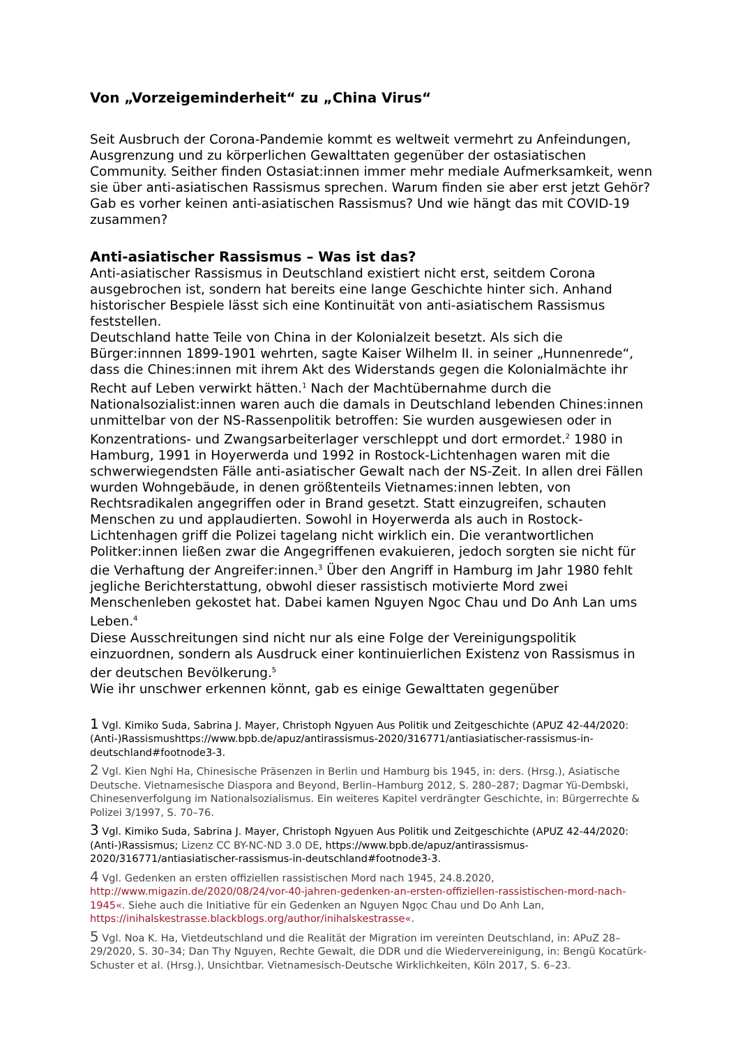Von „Vorzeigeminderheit“ zu „China Virus“
Seit Ausbruch der Corona-Pandemie kommt es weltweit vermehrt zu Anfeindungen, Ausgrenzung und zu körperlichen Gewalttaten gegenüber der ostasiatischen Community. Seither finden Ostasiat:innen immer mehr mediale Aufmerksamkeit, wenn sie über anti-asiatischen Rassismus sprechen. Warum finden sie aber erst jetzt Gehör? Gab es vorher keinen anti-asiatischen Rassismus? Und wie hängt das mit COVID-19 zusammen?
Anti-asiatischer Rassismus – Was ist das?
Anti-asiatischer Rassismus in Deutschland existiert nicht erst, seitdem Corona ausgebrochen ist, sondern hat bereits eine lange Geschichte hinter sich. Anhand historischer Bespiele lässt sich eine Kontinuität von anti-asiatischem Rassismus feststellen.
Deutschland hatte Teile von China in der Kolonialzeit besetzt. Als sich die Bürger:innnen 1899-1901 wehrten, sagte Kaiser Wilhelm II. in seiner „Hunnenrede“, dass die Chines:innen mit ihrem Akt des Widerstands gegen die Kolonialmächte ihr Recht auf Leben verwirkt hätten.<sup>1</sup> Nach der Machtübernahme durch die Nationalsozialist:innen waren auch die damals in Deutschland lebenden Chines:innen unmittelbar von der NS-Rassenpolitik betroffen: Sie wurden ausgewiesen oder in Konzentrations- und Zwangsarbeiterlager verschleppt und dort ermordet.<sup>2</sup> 1980 in Hamburg, 1991 in Hoyerwerda und 1992 in Rostock-Lichtenhagen waren mit die schwerwiegendsten Fälle anti-asiatischer Gewalt nach der NS-Zeit. In allen drei Fällen wurden Wohngebäude, in denen größtenteils Vietnames:innen lebten, von Rechtsradikalen angegriffen oder in Brand gesetzt. Statt einzugreifen, schauten Menschen zu und applaudierten. Sowohl in Hoyerwerda als auch in Rostock-Lichtenhagen griff die Polizei tagelang nicht wirklich ein. Die verantwortlichen Politker:innen ließen zwar die Angegriffenen evakuieren, jedoch sorgten sie nicht für die Verhaftung der Angreifer:innen.<sup>3</sup> Über den Angriff in Hamburg im Jahr 1980 fehlt jegliche Berichterstattung, obwohl dieser rassistisch motivierte Mord zwei Menschenleben gekostet hat. Dabei kamen Nguyen Ngoc Chau und Do Anh Lan ums Leben.<sup>4</sup>
Diese Ausschreitungen sind nicht nur als eine Folge der Vereinigungspolitik einzuordnen, sondern als Ausdruck einer kontinuierlichen Existenz von Rassismus in der deutschen Bevölkerung.<sup>5</sup>
Wie ihr unschwer erkennen könnt, gab es einige Gewalttaten gegenüber
1 Vgl. Kimiko Suda, Sabrina J. Mayer, Christoph Ngyuen Aus Politik und Zeitgeschichte (APUZ 42-44/2020: (Anti-)Rassismushttps://www.bpb.de/apuz/antirassismus-2020/316771/antiasiatischer-rassismus-in-deutschland#footnode3-3.
2 Vgl. Kien Nghi Ha, Chinesische Präsenzen in Berlin und Hamburg bis 1945, in: ders. (Hrsg.), Asiatische Deutsche. Vietnamesische Diaspora and Beyond, Berlin–Hamburg 2012, S. 280–287; Dagmar Yü-Dembski, Chinesenverfolgung im Nationalsozialismus. Ein weiteres Kapitel verdrängter Geschichte, in: Bürgerrechte & Polizei 3/1997, S. 70–76.
3 Vgl. Kimiko Suda, Sabrina J. Mayer, Christoph Ngyuen Aus Politik und Zeitgeschichte (APUZ 42-44/2020: (Anti-)Rassismus; Lizenz CC BY-NC-ND 3.0 DE, https://www.bpb.de/apuz/antirassismus-2020/316771/antiasiatischer-rassismus-in-deutschland#footnode3-3.
4 Vgl. Gedenken an ersten offiziellen rassistischen Mord nach 1945, 24.8.2020, http://www.migazin.de/2020/08/24/vor-40-jahren-gedenken-an-ersten-offiziellen-rassistischen-mord-nach-1945«. Siehe auch die Initiative für ein Gedenken an Nguyen Ngọc Chau und Do Anh Lan, https://inihalskestrasse.blackblogs.org/author/inihalskestrasse«.
5 Vgl. Noa K. Ha, Vietdeutschland und die Realität der Migration im vereinten Deutschland, in: APuZ 28–29/2020, S. 30–34; Dan Thy Nguyen, Rechte Gewalt, die DDR und die Wiedervereinigung, in: Bengü Kocatürk-Schuster et al. (Hrsg.), Unsichtbar. Vietnamesisch-Deutsche Wirklichkeiten, Köln 2017, S. 6–23.